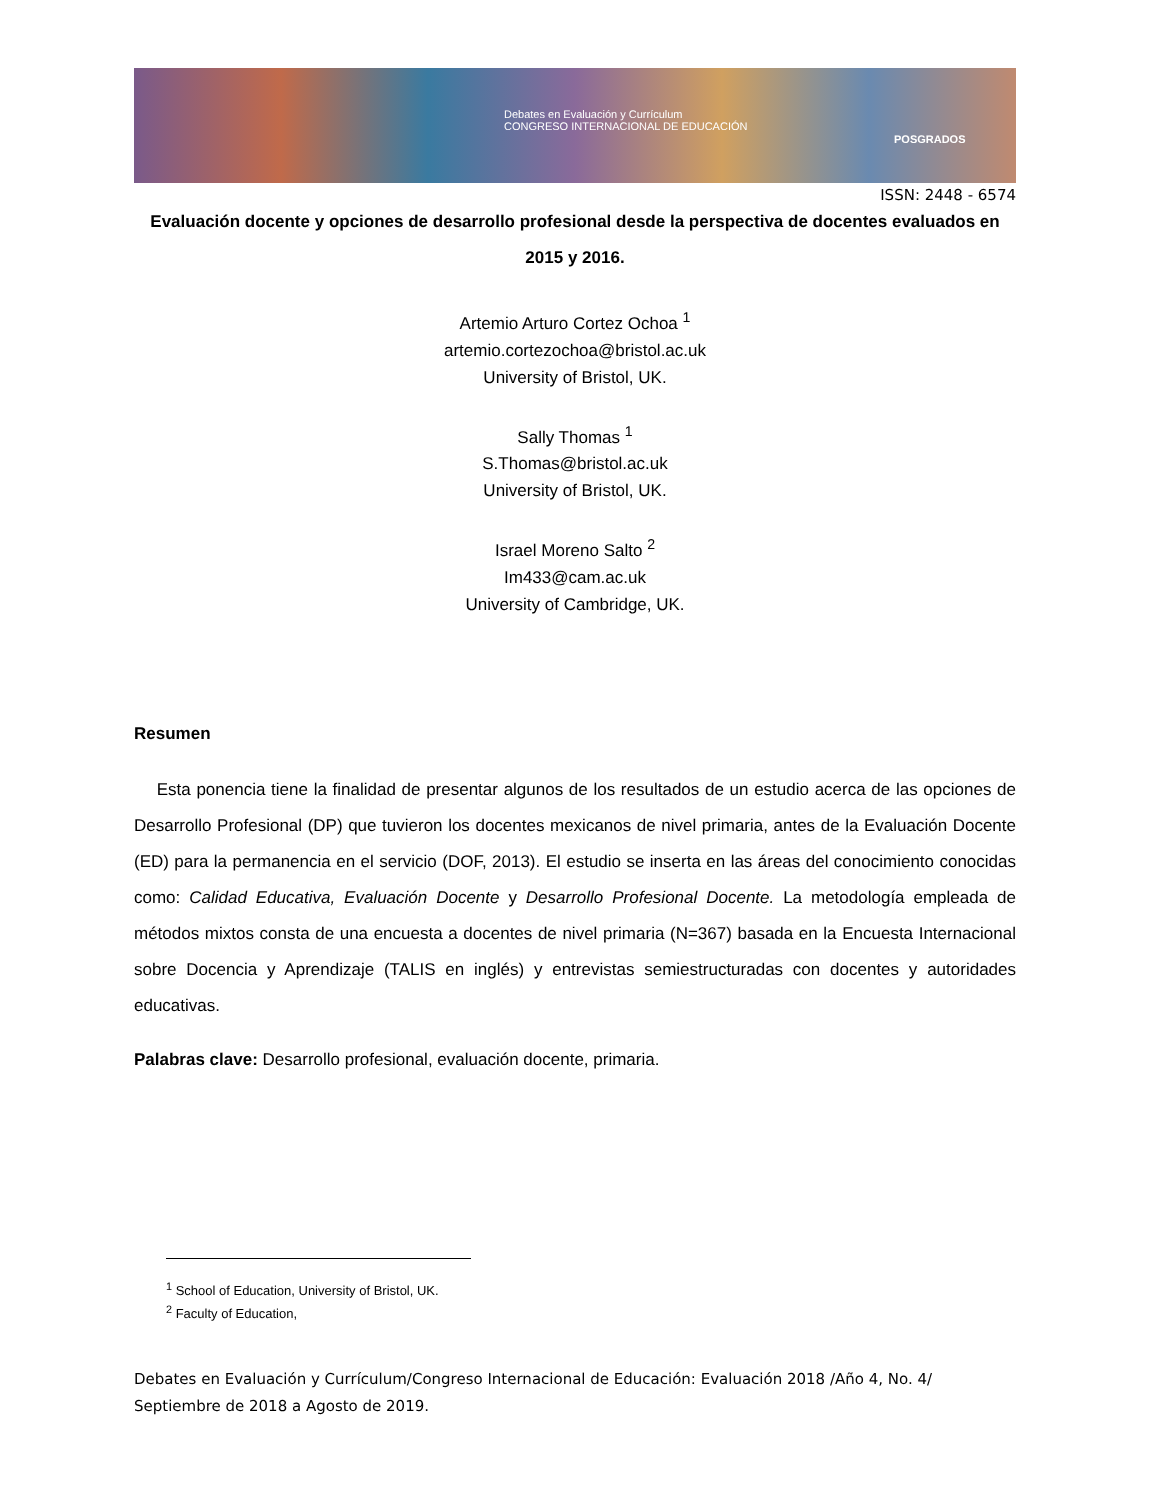Debates en Evaluación y Currículum
CONGRESO INTERNACIONAL DE EDUCACIÓN
POSGRADOS
ISSN: 2448 - 6574
Evaluación docente y opciones de desarrollo profesional desde la perspectiva de docentes evaluados en 2015 y 2016.
Artemio Arturo Cortez Ochoa <sup>1</sup>
artemio.cortezochoa@bristol.ac.uk
University of Bristol, UK.
Sally Thomas <sup>1</sup>
S.Thomas@bristol.ac.uk
University of Bristol, UK.
Israel Moreno Salto <sup>2</sup>
Im433@cam.ac.uk
University of Cambridge, UK.
Resumen
Esta ponencia tiene la finalidad de presentar algunos de los resultados de un estudio acerca de las opciones de Desarrollo Profesional (DP) que tuvieron los docentes mexicanos de nivel primaria, antes de la Evaluación Docente (ED) para la permanencia en el servicio (DOF, 2013). El estudio se inserta en las áreas del conocimiento conocidas como: Calidad Educativa, Evaluación Docente y Desarrollo Profesional Docente. La metodología empleada de métodos mixtos consta de una encuesta a docentes de nivel primaria (N=367) basada en la Encuesta Internacional sobre Docencia y Aprendizaje (TALIS en inglés) y entrevistas semiestructuradas con docentes y autoridades educativas.
Palabras clave: Desarrollo profesional, evaluación docente, primaria.
<sup>1</sup> School of Education, University of Bristol, UK.
<sup>2</sup> Faculty of Education,
Debates en Evaluación y Currículum/Congreso Internacional de Educación: Evaluación 2018 /Año 4, No. 4/ Septiembre de 2018 a Agosto de 2019.